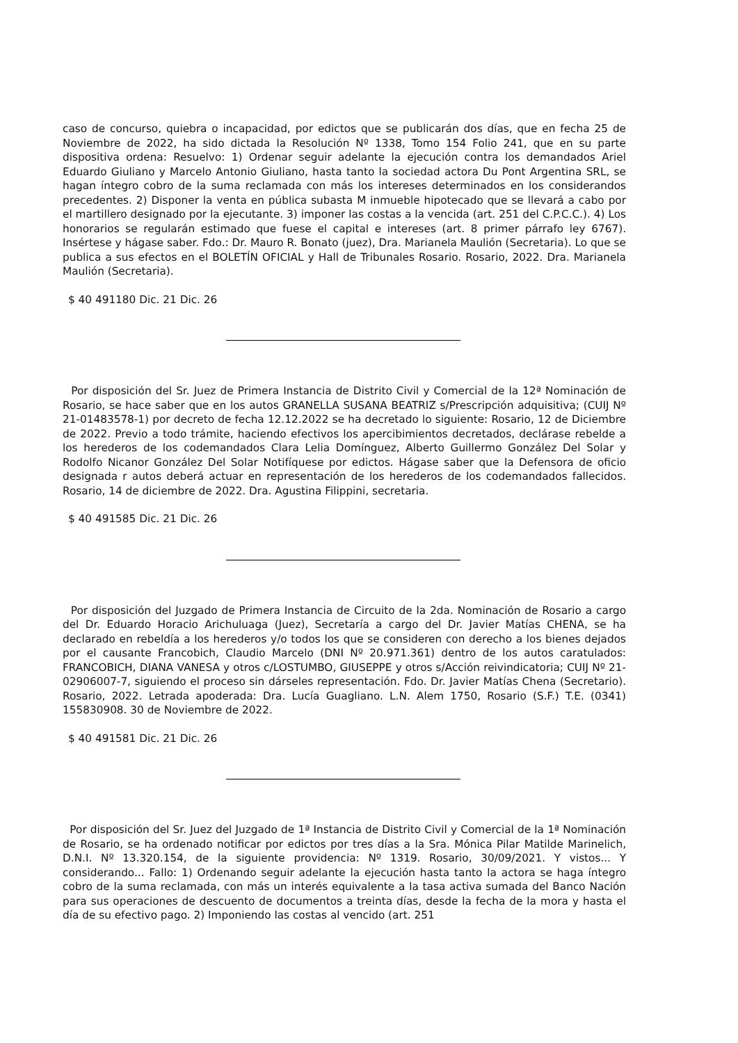caso de concurso, quiebra o incapacidad, por edictos que se publicarán dos días, que en fecha 25 de Noviembre de 2022, ha sido dictada la Resolución Nº 1338, Tomo 154 Folio 241, que en su parte dispositiva ordena: Resuelvo: 1) Ordenar seguir adelante la ejecución contra los demandados Ariel Eduardo Giuliano y Marcelo Antonio Giuliano, hasta tanto la sociedad actora Du Pont Argentina SRL, se hagan íntegro cobro de la suma reclamada con más los intereses determinados en los considerandos precedentes. 2) Disponer la venta en pública subasta M inmueble hipotecado que se llevará a cabo por el martillero designado por la ejecutante. 3) imponer las costas a la vencida (art. 251 del C.P.C.C.). 4) Los honorarios se regularán estimado que fuese el capital e intereses (art. 8 primer párrafo ley 6767). Insértese y hágase saber. Fdo.: Dr. Mauro R. Bonato (juez), Dra. Marianela Maulión (Secretaria). Lo que se publica a sus efectos en el BOLETÍN OFICIAL y Hall de Tribunales Rosario. Rosario, 2022. Dra. Marianela Maulión (Secretaria).
$ 40 491180 Dic. 21 Dic. 26
Por disposición del Sr. Juez de Primera Instancia de Distrito Civil y Comercial de la 12ª Nominación de Rosario, se hace saber que en los autos GRANELLA SUSANA BEATRIZ s/Prescripción adquisitiva; (CUIJ Nº 21-01483578-1) por decreto de fecha 12.12.2022 se ha decretado lo siguiente: Rosario, 12 de Diciembre de 2022. Previo a todo trámite, haciendo efectivos los apercibimientos decretados, declárase rebelde a los herederos de los codemandados Clara Lelia Domínguez, Alberto Guillermo González Del Solar y Rodolfo Nicanor González Del Solar Notifíquese por edictos. Hágase saber que la Defensora de oficio designada r autos deberá actuar en representación de los herederos de los codemandados fallecidos. Rosario, 14 de diciembre de 2022. Dra. Agustina Filippini, secretaria.
$ 40 491585 Dic. 21 Dic. 26
Por disposición del Juzgado de Primera Instancia de Circuito de la 2da. Nominación de Rosario a cargo del Dr. Eduardo Horacio Arichuluaga (Juez), Secretaría a cargo del Dr. Javier Matías CHENA, se ha declarado en rebeldía a los herederos y/o todos los que se consideren con derecho a los bienes dejados por el causante Francobich, Claudio Marcelo (DNI Nº 20.971.361) dentro de los autos caratulados: FRANCOBICH, DIANA VANESA y otros c/LOSTUMBO, GIUSEPPE y otros s/Acción reivindicatoria; CUIJ Nº 21-02906007-7, siguiendo el proceso sin dárseles representación. Fdo. Dr. Javier Matías Chena (Secretario). Rosario, 2022. Letrada apoderada: Dra. Lucía Guagliano. L.N. Alem 1750, Rosario (S.F.) T.E. (0341) 155830908. 30 de Noviembre de 2022.
$ 40 491581 Dic. 21 Dic. 26
Por disposición del Sr. Juez del Juzgado de 1ª Instancia de Distrito Civil y Comercial de la 1ª Nominación de Rosario, se ha ordenado notificar por edictos por tres días a la Sra. Mónica Pilar Matilde Marinelich, D.N.I. Nº 13.320.154, de la siguiente providencia: Nº 1319. Rosario, 30/09/2021. Y vistos... Y considerando... Fallo: 1) Ordenando seguir adelante la ejecución hasta tanto la actora se haga íntegro cobro de la suma reclamada, con más un interés equivalente a la tasa activa sumada del Banco Nación para sus operaciones de descuento de documentos a treinta días, desde la fecha de la mora y hasta el día de su efectivo pago. 2) Imponiendo las costas al vencido (art. 251